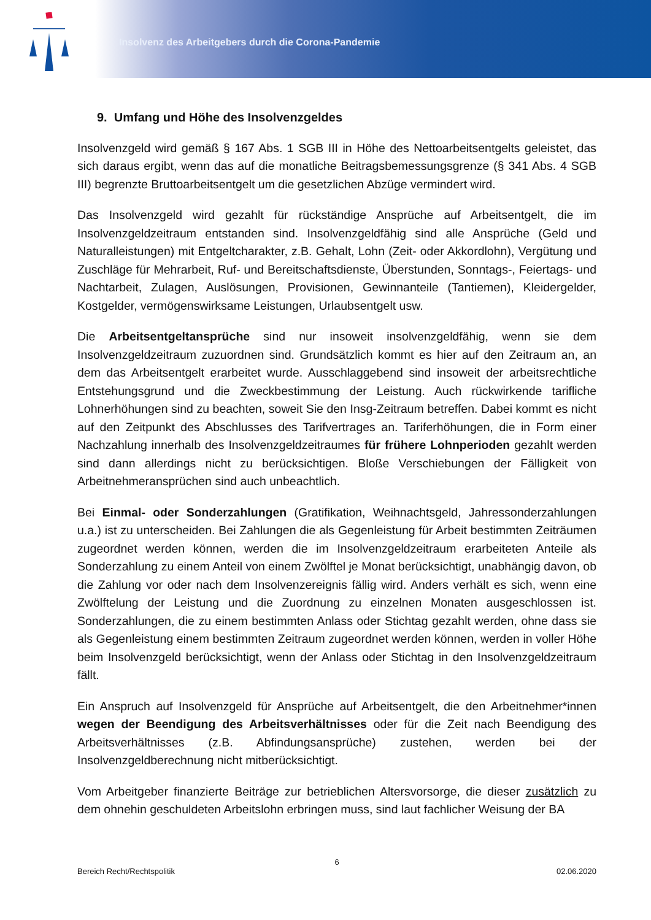Insolvenz des Arbeitgebers durch die Corona-Pandemie
9. Umfang und Höhe des Insolvenzgeldes
Insolvenzgeld wird gemäß § 167 Abs. 1 SGB III in Höhe des Nettoarbeitsentgelts geleistet, das sich daraus ergibt, wenn das auf die monatliche Beitragsbemessungsgrenze (§ 341 Abs. 4 SGB III) begrenzte Bruttoarbeitsentgelt um die gesetzlichen Abzüge vermindert wird.
Das Insolvenzgeld wird gezahlt für rückständige Ansprüche auf Arbeitsentgelt, die im Insolvenzgeldzeitraum entstanden sind. Insolvenzgeldfähig sind alle Ansprüche (Geld und Naturalleistungen) mit Entgeltcharakter, z.B. Gehalt, Lohn (Zeit- oder Akkordlohn), Vergütung und Zuschläge für Mehrarbeit, Ruf- und Bereitschaftsdienste, Überstunden, Sonntags-, Feiertags- und Nachtarbeit, Zulagen, Auslösungen, Provisionen, Gewinnanteile (Tantiemen), Kleidergelder, Kostgelder, vermögenswirksame Leistungen, Urlaubsentgelt usw.
Die Arbeitsentgeltansprüche sind nur insoweit insolvenzgeldfähig, wenn sie dem Insolvenzgeldzeitraum zuzuordnen sind. Grundsätzlich kommt es hier auf den Zeitraum an, an dem das Arbeitsentgelt erarbeitet wurde. Ausschlaggebend sind insoweit der arbeitsrechtliche Entstehungsgrund und die Zweckbestimmung der Leistung. Auch rückwirkende tarifliche Lohnerhöhungen sind zu beachten, soweit Sie den Insg-Zeitraum betreffen. Dabei kommt es nicht auf den Zeitpunkt des Abschlusses des Tarifvertrages an. Tariferhöhungen, die in Form einer Nachzahlung innerhalb des Insolvenzgeldzeitraumes für frühere Lohnperioden gezahlt werden sind dann allerdings nicht zu berücksichtigen. Bloße Verschiebungen der Fälligkeit von Arbeitnehmeransprüchen sind auch unbeachtlich.
Bei Einmal- oder Sonderzahlungen (Gratifikation, Weihnachtsgeld, Jahressonderzahlungen u.a.) ist zu unterscheiden. Bei Zahlungen die als Gegenleistung für Arbeit bestimmten Zeiträumen zugeordnet werden können, werden die im Insolvenzgeldzeitraum erarbeiteten Anteile als Sonderzahlung zu einem Anteil von einem Zwölftel je Monat berücksichtigt, unabhängig davon, ob die Zahlung vor oder nach dem Insolvenzereignis fällig wird. Anders verhält es sich, wenn eine Zwölftelung der Leistung und die Zuordnung zu einzelnen Monaten ausgeschlossen ist. Sonderzahlungen, die zu einem bestimmten Anlass oder Stichtag gezahlt werden, ohne dass sie als Gegenleistung einem bestimmten Zeitraum zugeordnet werden können, werden in voller Höhe beim Insolvenzgeld berücksichtigt, wenn der Anlass oder Stichtag in den Insolvenzgeldzeitraum fällt.
Ein Anspruch auf Insolvenzgeld für Ansprüche auf Arbeitsentgelt, die den Arbeitnehmer*innen wegen der Beendigung des Arbeitsverhältnisses oder für die Zeit nach Beendigung des Arbeitsverhältnisses (z.B. Abfindungsansprüche) zustehen, werden bei der Insolvenzgeldberechnung nicht mitberücksichtigt.
Vom Arbeitgeber finanzierte Beiträge zur betrieblichen Altersvorsorge, die dieser zusätzlich zu dem ohnehin geschuldeten Arbeitslohn erbringen muss, sind laut fachlicher Weisung der BA
6
Bereich Recht/Rechtspolitik 02.06.2020